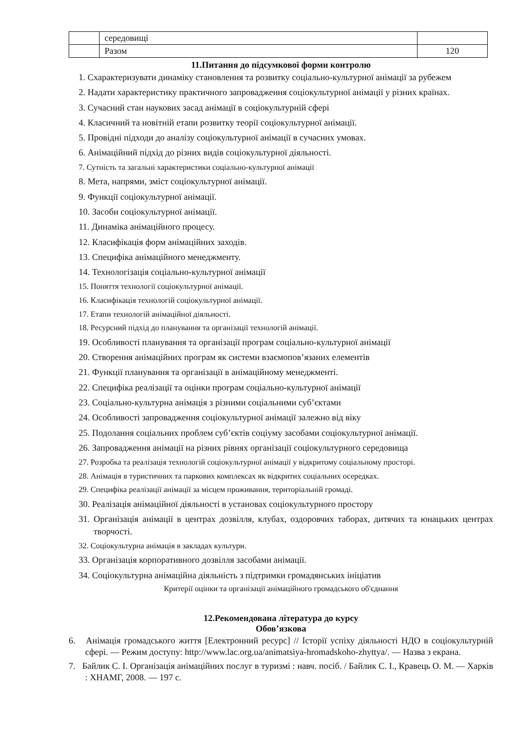| | середовищі | |
| | Разом | 120 |
11.Питання до підсумкової форми контролю
1. Схарактеризувати динаміку становлення та розвитку соціально-культурної анімації за рубежем
2. Надати характеристику практичного запровадження соціокультурної анімації у різних країнах.
3. Сучасний стан наукових засад анімації в соціокультурній сфері
4. Класичний та новітній етапи розвитку теорії соціокультурної анімації.
5. Провідні підходи до аналізу соціокультурної анімації в сучасних умовах.
6. Анімаційний підхід до різних видів соціокультурної діяльності.
7. Сутність та загальні характеристики соціально-культурної анімації
8. Мета, напрями, зміст соціокультурної анімації.
9. Функції соціокультурної анімації.
10. Засоби соціокультурної анімації.
11. Динаміка анімаційного процесу.
12. Класифікація форм анімаційних заходів.
13. Специфіка анімаційного менеджменту.
14. Технологізація соціально-культурної анімації
15. Поняття технології соціокультурної анімації.
16. Класифікація технологій соціокультурної анімації.
17. Етапи технологій анімаційної діяльності.
18. Ресурсний підхід до планування та організації технологій анімації.
19. Особливості планування та організації програм соціально-культурної анімації
20. Створення анімаційних програм як системи взаємопов’язаних елементів
21. Функції планування та організації в анімаційному менеджменті.
22. Специфіка реалізації та оцінки програм соціально-культурної анімації
23. Соціально-культурна анімація з різними соціальними суб’єктами
24. Особливості запровадження соціокультурної анімації залежно від віку
25. Подолання соціальних проблем суб’єктів соціуму засобами соціокультурної анімації.
26. Запровадження анімації на різних рівнях організації соціокультурного середовища
27. Розробка та реалізація технологій соціокультурної анімації у відкритому соціальному просторі.
28. Анімація в туристичних та паркових комплексах як відкритих соціальних осередках.
29. Специфіка реалізації анімації за місцем проживання, територіальній громаді.
30. Реалізація анімаційної діяльності в установах соціокультурного простору
31. Організація анімації в центрах дозвілля, клубах, оздоровчих таборах, дитячих та юнацьких центрах творчості.
32. Соціокультурна анімація в закладах культури.
33. Організація корпоративного дозвілля засобами анімації.
34. Соціокультурна анімаційна діяльність з підтримки громадянських ініціатив
Критерії оцінки та організації анімаційного громадського об'єднання
12.Рекомендована література до курсу
Обов’язкова
6. Анімація громадського життя [Електронний ресурс] // Історії успіху діяльності НДО в соціокультурній сфері. — Режим доступу: http://www.lac.org.ua/animatsiya-hromadskoho-zhyttya/. — Назва з екрана.
7. Байлик С. І. Організація анімаційних послуг в туризмі : навч. посіб. / Байлик С. І., Кравець О. М. — Харків : ХНАМГ, 2008. — 197 с.